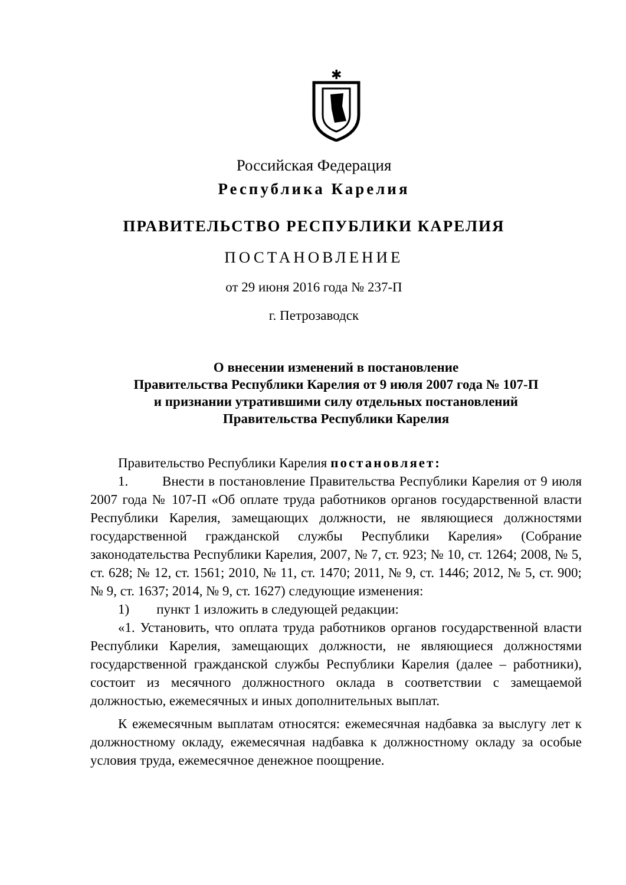✱
Российская Федерация
Республика Карелия
ПРАВИТЕЛЬСТВО РЕСПУБЛИКИ КАРЕЛИЯ
ПОСТАНОВЛЕНИЕ
от 29 июня 2016 года № 237-П
г. Петрозаводск
О внесении изменений в постановление
Правительства Республики Карелия от 9 июля 2007 года № 107-П
и признании утратившими силу отдельных постановлений
Правительства Республики Карелия
Правительство Республики Карелия постановляет:
1. Внести в постановление Правительства Республики Карелия от 9 июля 2007 года № 107-П «Об оплате труда работников органов государственной власти Республики Карелия, замещающих должности, не являющиеся должностями государственной гражданской службы Республики Карелия» (Собрание законодательства Республики Карелия, 2007, № 7, ст. 923; № 10, ст. 1264; 2008, № 5, ст. 628; № 12, ст. 1561; 2010, № 11, ст. 1470; 2011, № 9, ст. 1446; 2012, № 5, ст. 900; № 9, ст. 1637; 2014, № 9, ст. 1627) следующие изменения:
1) пункт 1 изложить в следующей редакции:
«1. Установить, что оплата труда работников органов государственной власти Республики Карелия, замещающих должности, не являющиеся должностями государственной гражданской службы Республики Карелия (далее – работники), состоит из месячного должностного оклада в соответствии с замещаемой должностью, ежемесячных и иных дополнительных выплат.
К ежемесячным выплатам относятся: ежемесячная надбавка за выслугу лет к должностному окладу, ежемесячная надбавка к должностному окладу за особые условия труда, ежемесячное денежное поощрение.